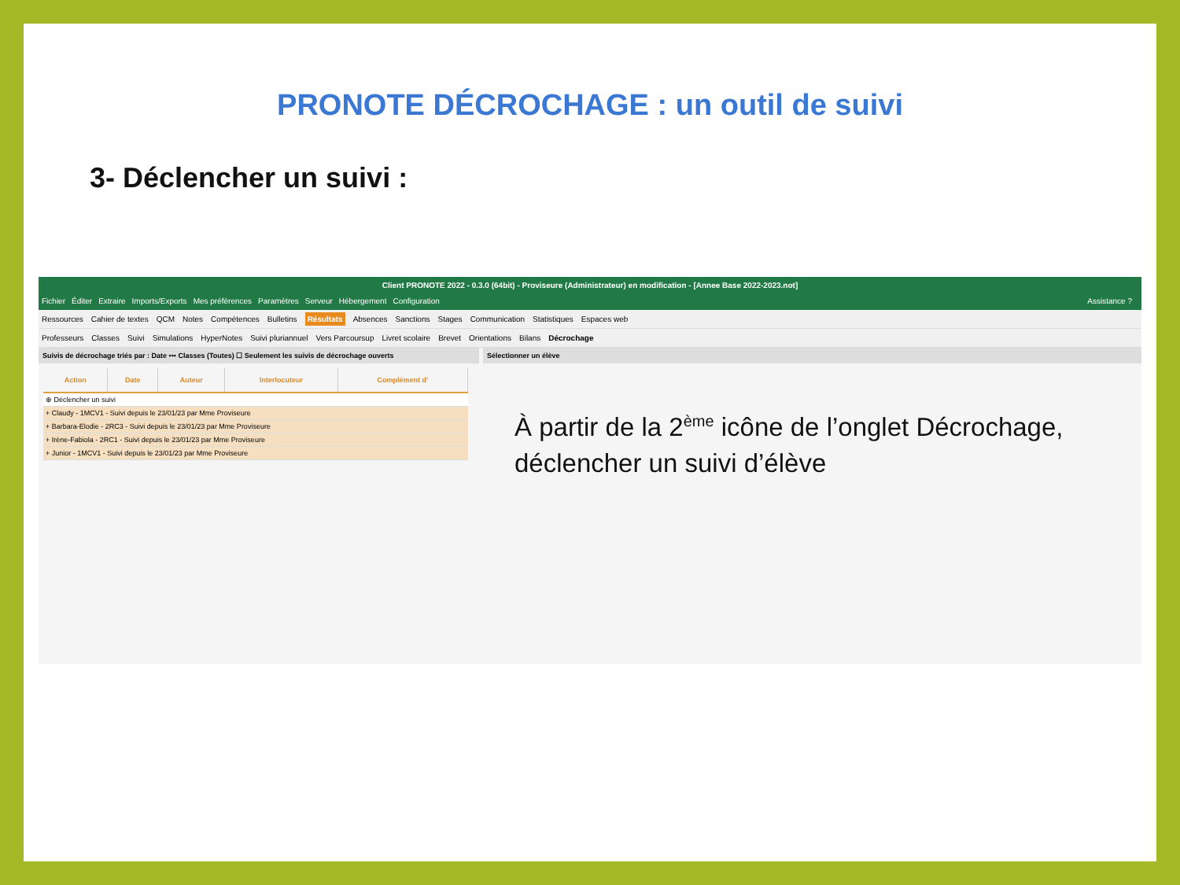PRONOTE DÉCROCHAGE : un outil de suivi
3- Déclencher un suivi :
Client PRONOTE 2022 - 0.3.0 (64bit) - Proviseure (Administrateur) en modification - [Annee Base 2022-2023.not]
Fichier Éditer Extraire Imports/Exports Mes préférences Paramètres Serveur Hébergement Configuration Assistance ?
Ressources Cahier de textes QCM Notes Compétences Bulletins Résultats Absences Sanctions Stages Communication Statistiques Espaces web
Professeurs Classes Suivi Simulations HyperNotes Suivi pluriannuel Vers Parcoursup Livret scolaire Brevet Orientations Bilans Décrochage
Suivis de décrochage triés par : Date ••• Classes (Toutes) ☐ Seulement les suivis de décrochage ouverts
| Action | Date | Auteur | Interlocuteur | Complément d' |
| --- | --- | --- | --- | --- |
| ⊕ Déclencher un suivi | | | | |
| + Claudy - 1MCV1 - Suivi depuis le 23/01/23 par Mme Proviseure | | | | |
| + Barbara-Elodie - 2RC3 - Suivi depuis le 23/01/23 par Mme Proviseure | | | | |
| + Irène-Fabiola - 2RC1 - Suivi depuis le 23/01/23 par Mme Proviseure | | | | |
| + Junior - 1MCV1 - Suivi depuis le 23/01/23 par Mme Proviseure | | | | |
Sélectionner un élève
À partir de la 2<sup>ème</sup> icône de l’onglet Décrochage, déclencher un suivi d’élève